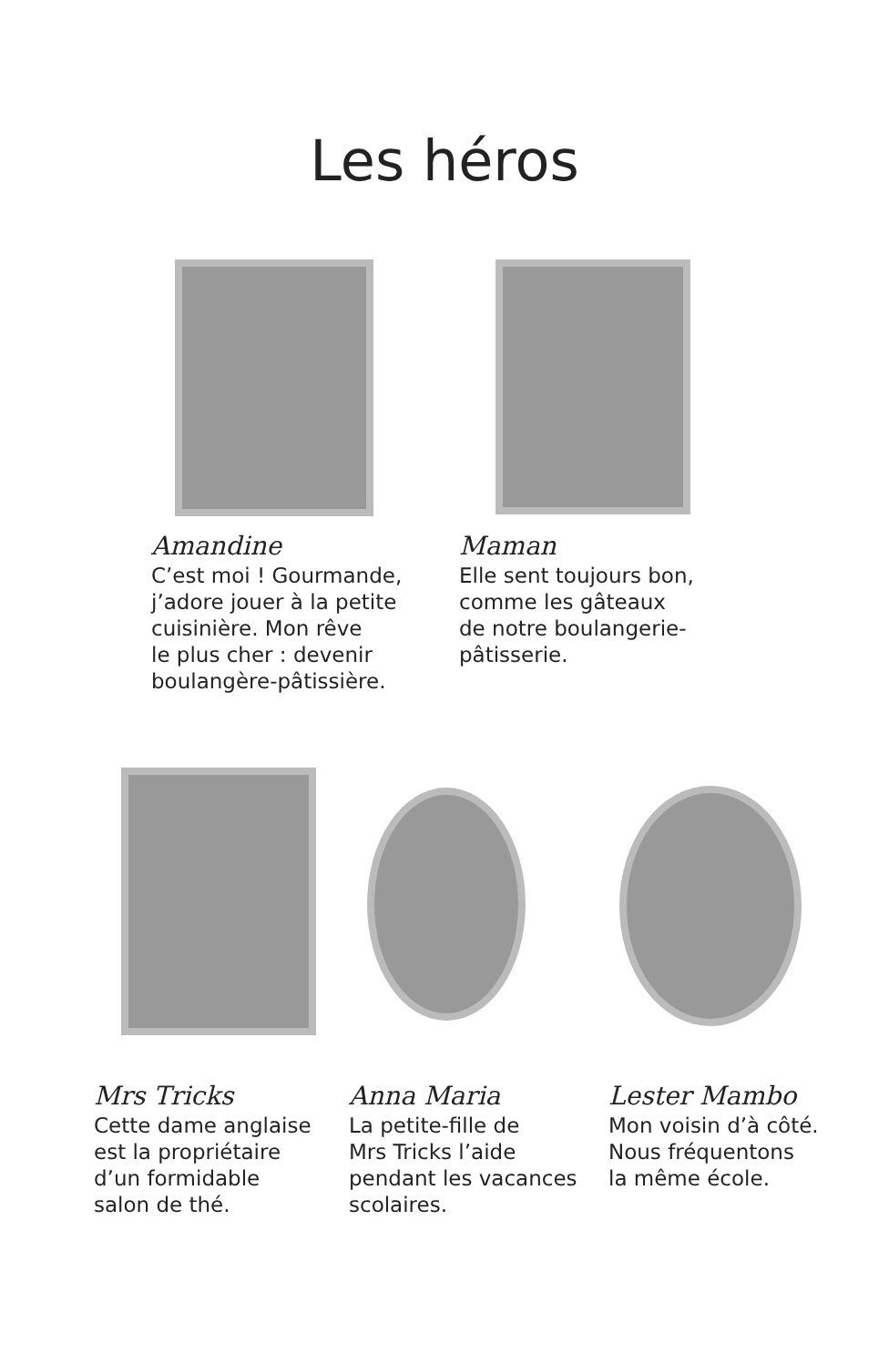Les héros
Amandine
C’est moi ! Gourmande,
j’adore jouer à la petite
cuisinière. Mon rêve
le plus cher : devenir
boulangère-pâtissière.
Maman
Elle sent toujours bon,
comme les gâteaux
de notre boulangerie-
pâtisserie.
Mrs Tricks
Cette dame anglaise
est la propriétaire
d’un formidable
salon de thé.
Anna Maria
La petite-fille de
Mrs Tricks l’aide
pendant les vacances
scolaires.
Lester Mambo
Mon voisin d’à côté.
Nous fréquentons
la même école.